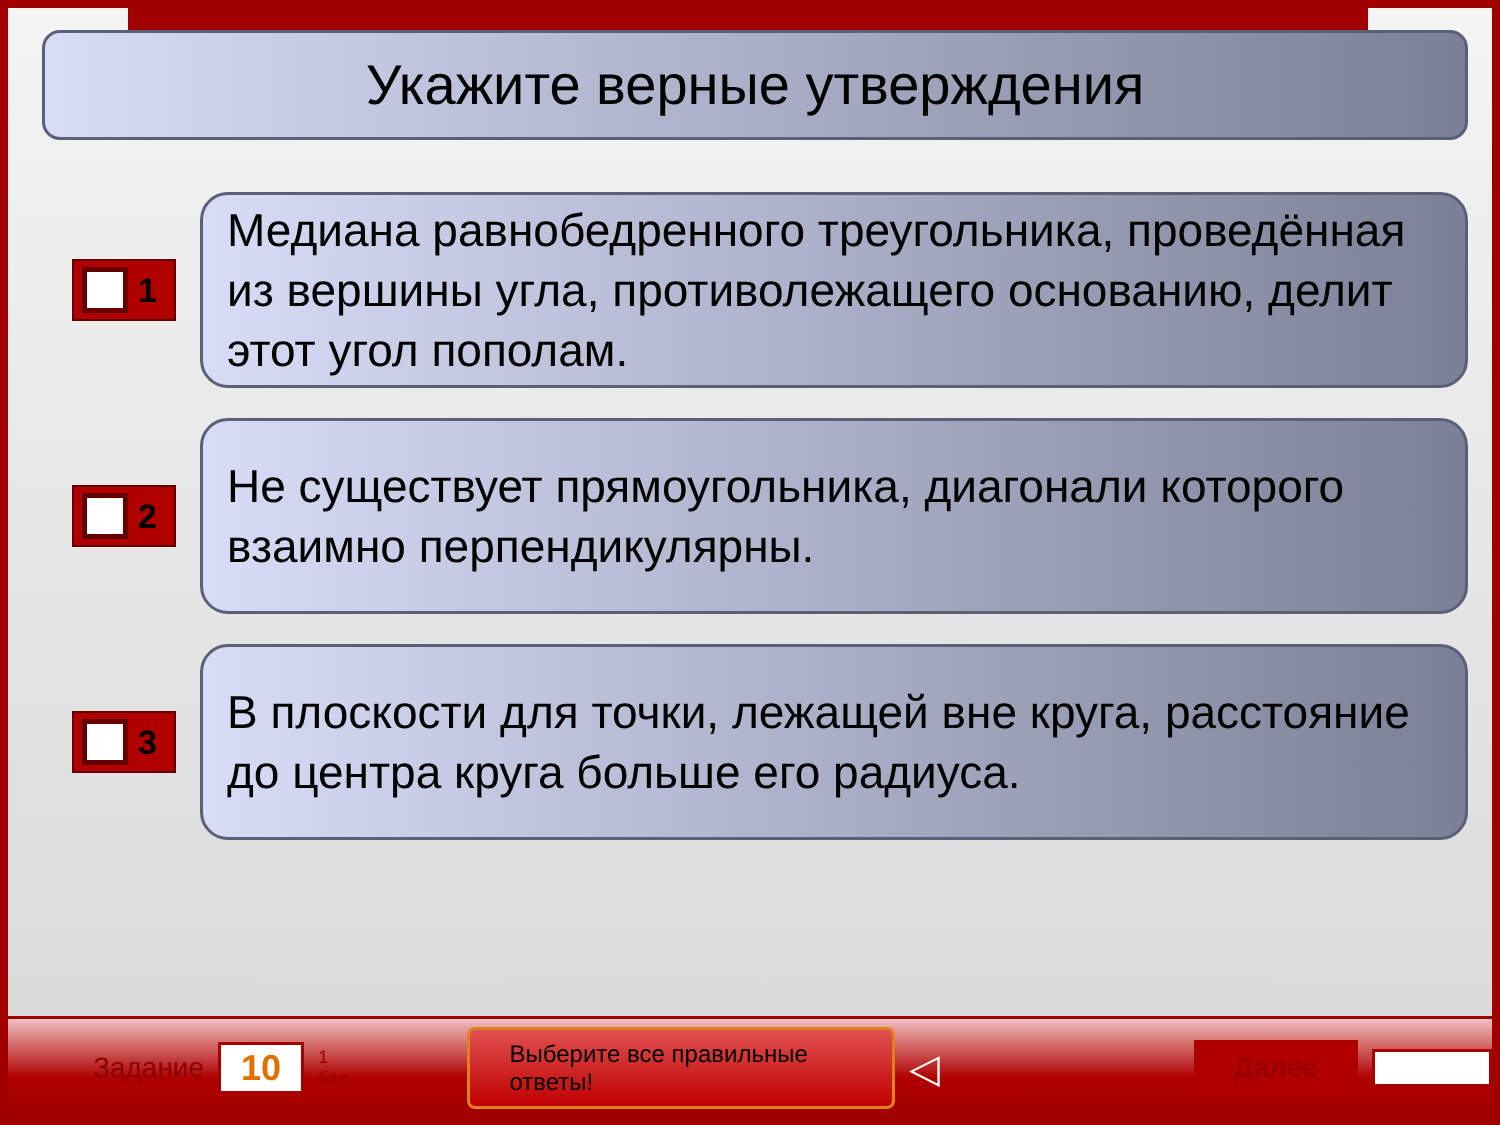Укажите верные утверждения
1
Медиана равнобедренного треугольника, проведённая из вершины угла, противолежащего основанию, делит этот угол пополам.
2
Не существует прямоугольника, диагонали которого взаимно перпендикулярны.
3
В плоскости для точки, лежащей вне круга, расстояние до центра круга больше его радиуса.
Задание 10 1 бал. Выберите все правильные ответы! ◁ Далее